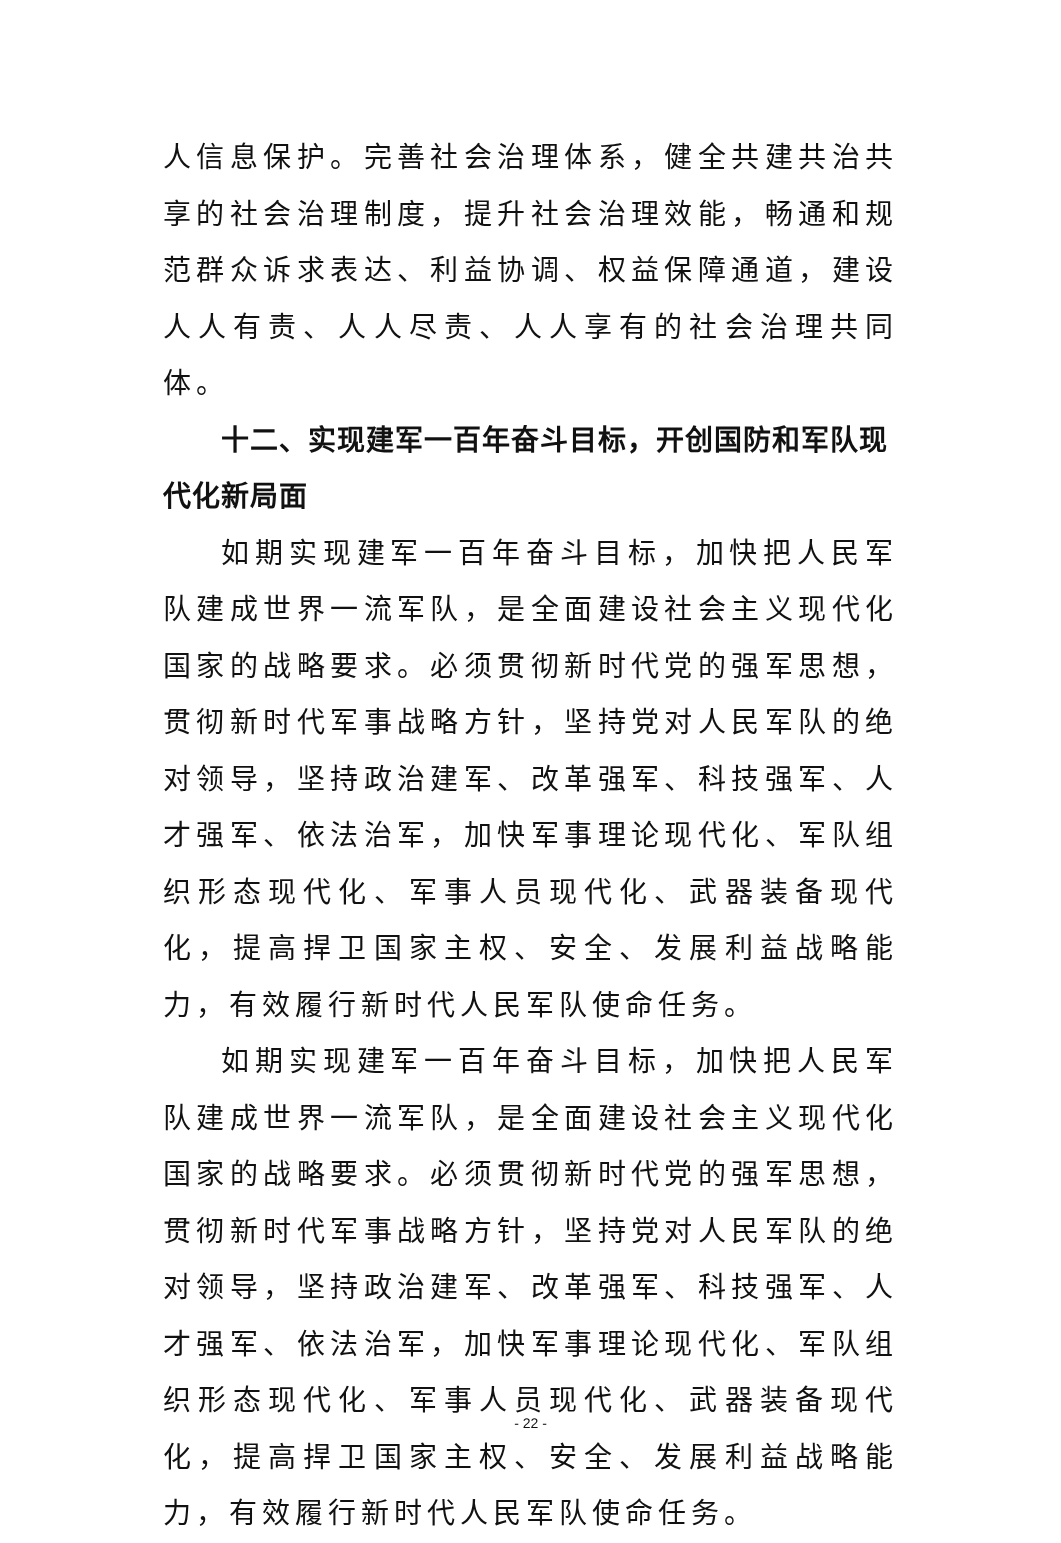人信息保护。完善社会治理体系，健全共建共治共享的社会治理制度，提升社会治理效能，畅通和规范群众诉求表达、利益协调、权益保障通道，建设人人有责、人人尽责、人人享有的社会治理共同体。
十二、实现建军一百年奋斗目标，开创国防和军队现代化新局面
如期实现建军一百年奋斗目标，加快把人民军队建成世界一流军队，是全面建设社会主义现代化国家的战略要求。必须贯彻新时代党的强军思想，贯彻新时代军事战略方针，坚持党对人民军队的绝对领导，坚持政治建军、改革强军、科技强军、人才强军、依法治军，加快军事理论现代化、军队组织形态现代化、军事人员现代化、武器装备现代化，提高捍卫国家主权、安全、发展利益战略能力，有效履行新时代人民军队使命任务。
如期实现建军一百年奋斗目标，加快把人民军队建成世界一流军队，是全面建设社会主义现代化国家的战略要求。必须贯彻新时代党的强军思想，贯彻新时代军事战略方针，坚持党对人民军队的绝对领导，坚持政治建军、改革强军、科技强军、人才强军、依法治军，加快军事理论现代化、军队组织形态现代化、军事人员现代化、武器装备现代化，提高捍卫国家主权、安全、发展利益战略能力，有效履行新时代人民军队使命任务。
- 22 -